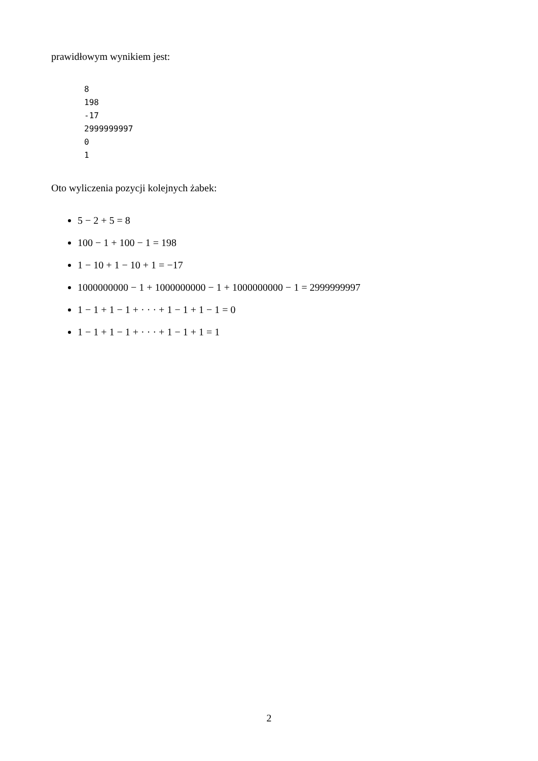prawidłowym wynikiem jest:
8
198
-17
2999999997
0
1
Oto wyliczenia pozycji kolejnych żabek:
5 − 2 + 5 = 8
100 − 1 + 100 − 1 = 198
1 − 10 + 1 − 10 + 1 = −17
1000000000 − 1 + 1000000000 − 1 + 1000000000 − 1 = 2999999997
1 − 1 + 1 − 1 + · · · + 1 − 1 + 1 − 1 = 0
1 − 1 + 1 − 1 + · · · + 1 − 1 + 1 = 1
2